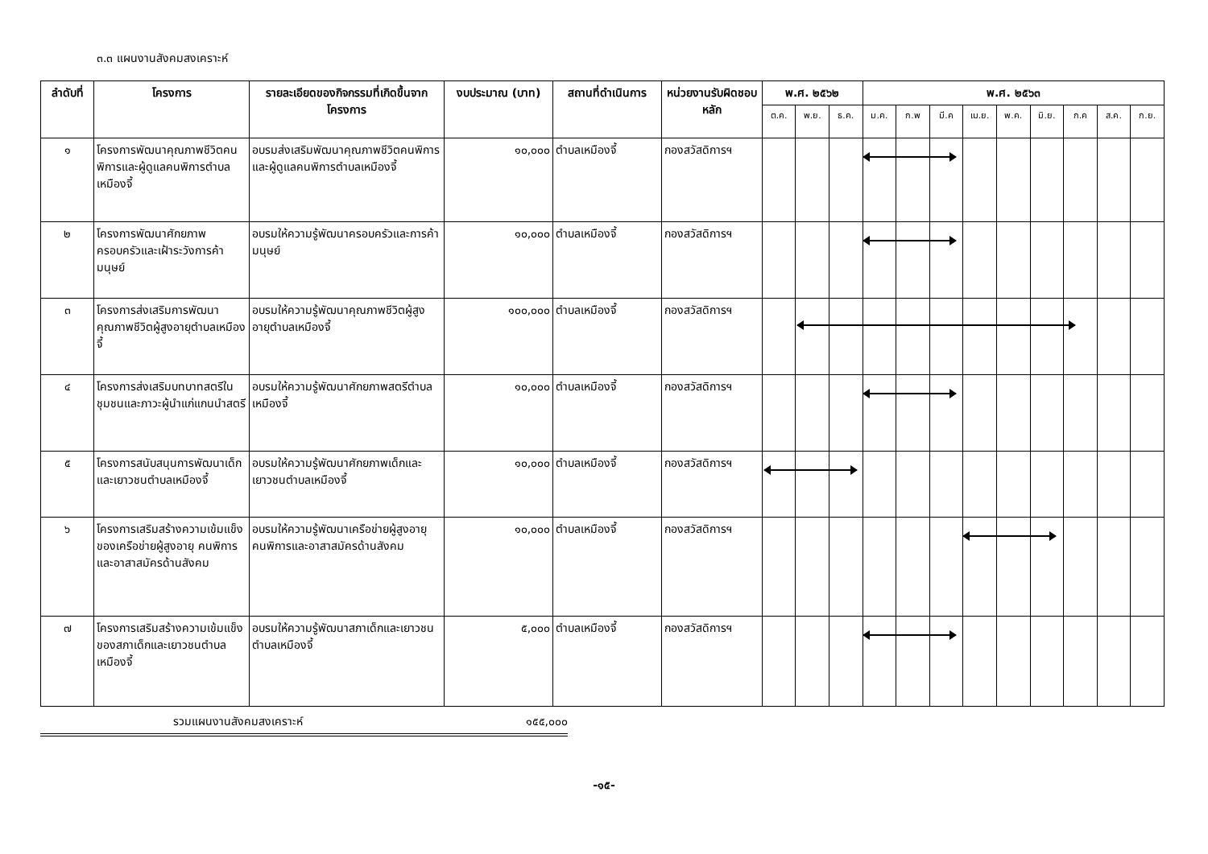๓.๓ แผนงานสังคมสงเคราะห์
| ลำดับที่ | โครงการ | รายละเอียดของกิจกรรมที่เกิดขึ้นจากโครงการ | งบประมาณ (บาท) | สถานที่ดำเนินการ | หน่วยงานรับผิดชอบหลัก | พ.ศ. ๒๕๖๒ | | | พ.ศ. ๒๕๖๓ | | | | | | | | |
| --- | --- | --- | --- | --- | --- | --- | --- | --- | --- | --- | --- | --- | --- | --- | --- | --- | --- |
| | | | | | | ต.ค. | พ.ย. | ธ.ค. | ม.ค. | ก.พ | มี.ค | เม.ย. | พ.ค. | มิ.ย. | ก.ค | ส.ค. | ก.ย. |
| ๑ | โครงการพัฒนาคุณภาพชีวิตคนพิการและผู้ดูแลคนพิการตำบลเหมืองจี้ | อบรมส่งเสริมพัฒนาคุณภาพชีวิตคนพิการและผู้ดูแลคนพิการตำบลเหมืองจี้ | ๑๐,๐๐๐ | ตำบลเหมืองจี้ | กองสวัสดิการฯ | | | | | | | | | | | | |
| ๒ | โครงการพัฒนาศักยภาพครอบครัวและเฝ้าระวังการค้ามนุษย์ | อบรมให้ความรู้พัฒนาครอบครัวและการค้ามนุษย์ | ๑๐,๐๐๐ | ตำบลเหมืองจี้ | กองสวัสดิการฯ | | | | | | | | | | | | |
| ๓ | โครงการส่งเสริมการพัฒนาคุณภาพชีวิตผู้สูงอายุตำบลเหมืองจี้ | อบรมให้ความรู้พัฒนาคุณภาพชีวิตผู้สูงอายุตำบลเหมืองจี้ | ๑๐๐,๐๐๐ | ตำบลเหมืองจี้ | กองสวัสดิการฯ | | | | | | | | | | | | |
| ๔ | โครงการส่งเสริมบทบาทสตรีในชุมชนและภาวะผู้นำแก่แกนนำสตรี | อบรมให้ความรู้พัฒนาศักยภาพสตรีตำบลเหมืองจี้ | ๑๐,๐๐๐ | ตำบลเหมืองจี้ | กองสวัสดิการฯ | | | | | | | | | | | | |
| ๕ | โครงการสนับสนุนการพัฒนาเด็กและเยาวชนตำบลเหมืองจี้ | อบรมให้ความรู้พัฒนาศักยภาพเด็กและเยาวชนตำบลเหมืองจี้ | ๑๐,๐๐๐ | ตำบลเหมืองจี้ | กองสวัสดิการฯ | | | | | | | | | | | | |
| ๖ | โครงการเสริมสร้างความเข้มแข็งของเครือข่ายผู้สูงอายุ คนพิการและอาสาสมัครด้านสังคม | อบรมให้ความรู้พัฒนาเครือข่ายผู้สูงอายุ คนพิการและอาสาสมัครด้านสังคม | ๑๐,๐๐๐ | ตำบลเหมืองจี้ | กองสวัสดิการฯ | | | | | | | | | | | | |
| ๗ | โครงการเสริมสร้างความเข้มแข็งของสภาเด็กและเยาวชนตำบลเหมืองจี้ | อบรมให้ความรู้พัฒนาสภาเด็กและเยาวชนตำบลเหมืองจี้ | ๕,๐๐๐ | ตำบลเหมืองจี้ | กองสวัสดิการฯ | | | | | | | | | | | | |
รวมแผนงานสังคมสงเคราะห์ ๑๕๕,๐๐๐
-๑๕-